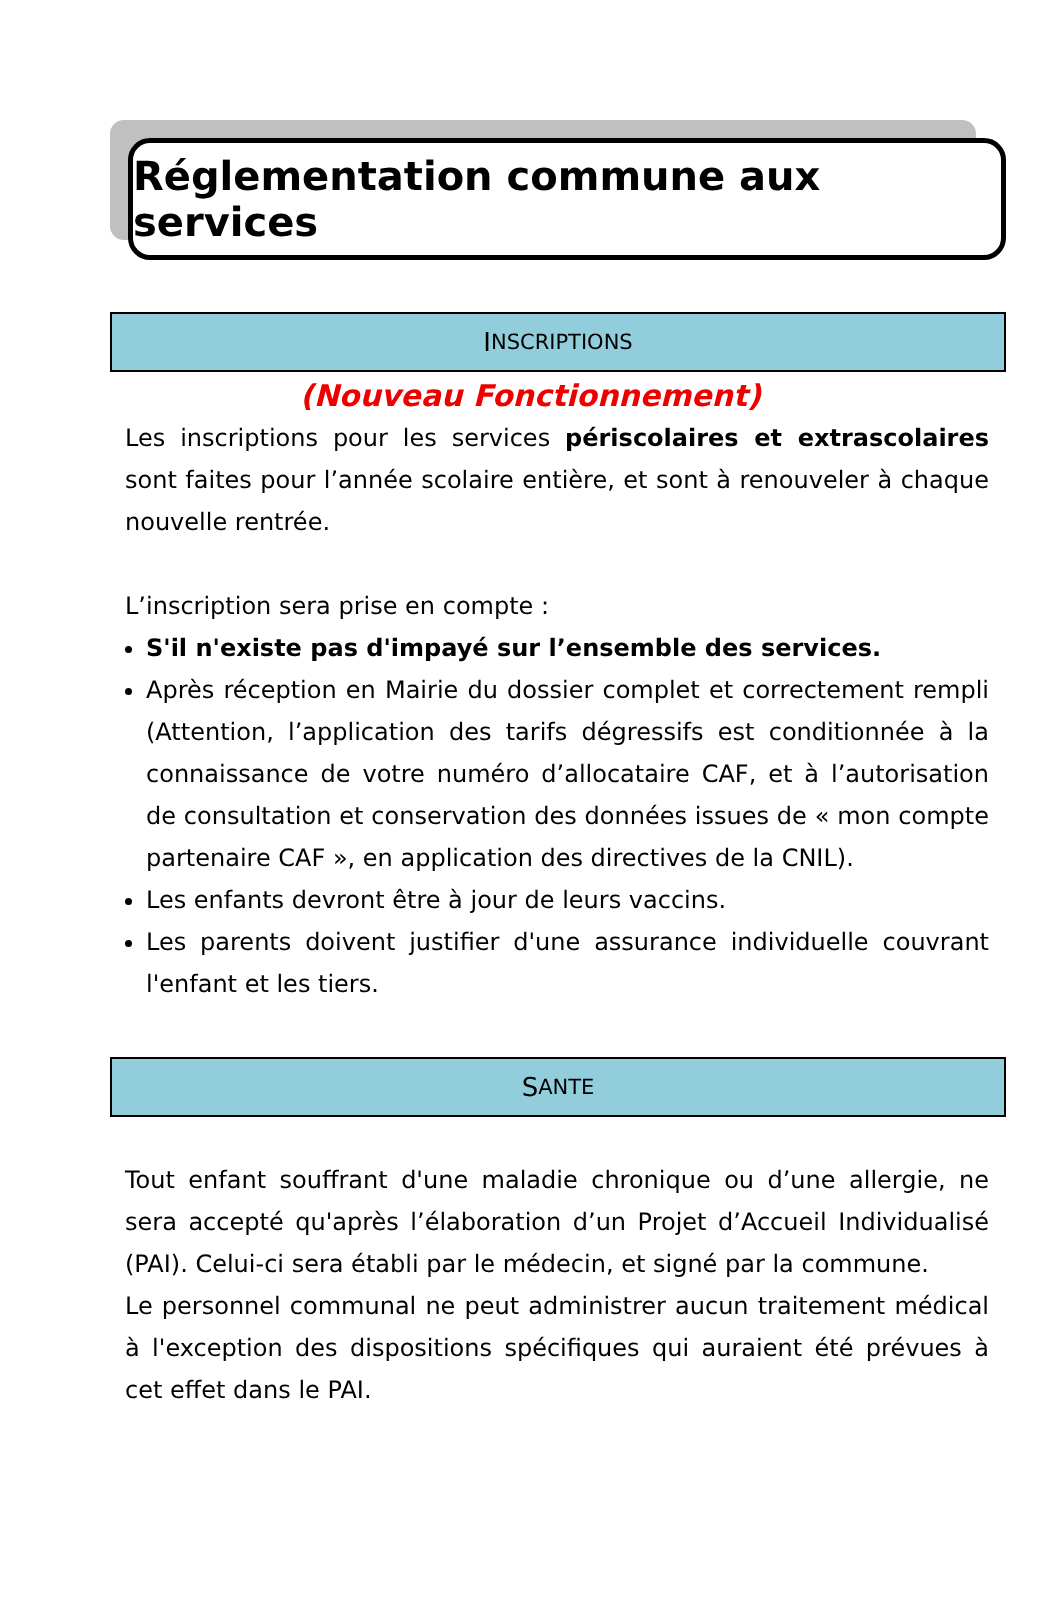Réglementation commune aux services
I NSCRIPTIONS
(Nouveau Fonctionnement)
Les inscriptions pour les services périscolaires et extrascolaires sont faites pour l’année scolaire entière, et sont à renouveler à chaque nouvelle rentrée.
L’inscription sera prise en compte :
S'il n'existe pas d'impayé sur l’ensemble des services.
Après réception en Mairie du dossier complet et correctement rempli (Attention, l’application des tarifs dégressifs est conditionnée à la connaissance de votre numéro d’allocataire CAF, et à l’autorisation de consultation et conservation des données issues de « mon compte partenaire CAF », en application des directives de la CNIL).
Les enfants devront être à jour de leurs vaccins.
Les parents doivent justifier d'une assurance individuelle couvrant l'enfant et les tiers.
S ANTE
Tout enfant souffrant d'une maladie chronique ou d’une allergie, ne sera accepté qu'après l’élaboration d’un Projet d’Accueil Individualisé (PAI). Celui-ci sera établi par le médecin, et signé par la commune.
Le personnel communal ne peut administrer aucun traitement médical à l'exception des dispositions spécifiques qui auraient été prévues à cet effet dans le PAI.